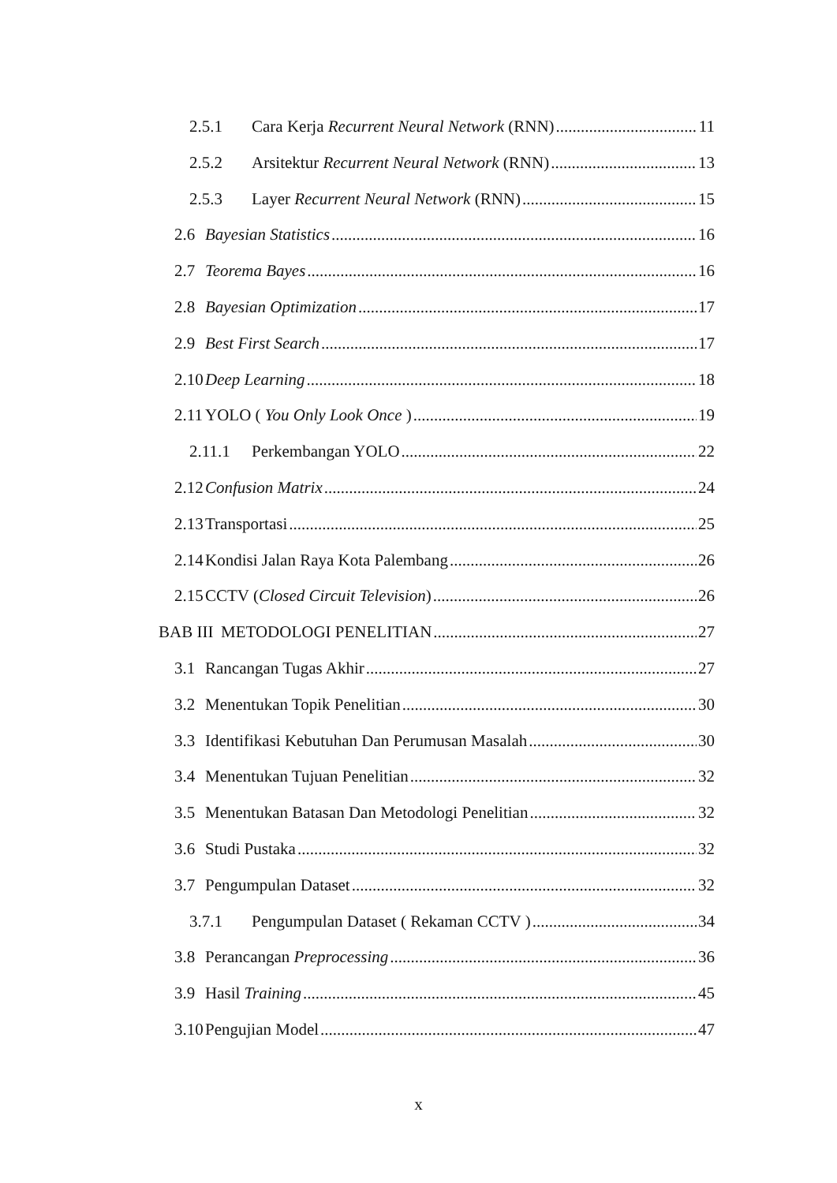2.5.1 Cara Kerja Recurrent Neural Network (RNN) 11
2.5.2 Arsitektur Recurrent Neural Network (RNN) 13
2.5.3 Layer Recurrent Neural Network (RNN) 15
2.6 Bayesian Statistics 16
2.7 Teorema Bayes 16
2.8 Bayesian Optimization 17
2.9 Best First Search 17
2.10 Deep Learning 18
2.11 YOLO ( You Only Look Once ) 19
2.11.1 Perkembangan YOLO 22
2.12 Confusion Matrix 24
2.13 Transportasi 25
2.14 Kondisi Jalan Raya Kota Palembang 26
2.15 CCTV (Closed Circuit Television) 26
BAB III METODOLOGI PENELITIAN 27
3.1 Rancangan Tugas Akhir 27
3.2 Menentukan Topik Penelitian 30
3.3 Identifikasi Kebutuhan Dan Perumusan Masalah 30
3.4 Menentukan Tujuan Penelitian 32
3.5 Menentukan Batasan Dan Metodologi Penelitian 32
3.6 Studi Pustaka 32
3.7 Pengumpulan Dataset 32
3.7.1 Pengumpulan Dataset ( Rekaman CCTV ) 34
3.8 Perancangan Preprocessing 36
3.9 Hasil Training 45
3.10 Pengujian Model 47
x